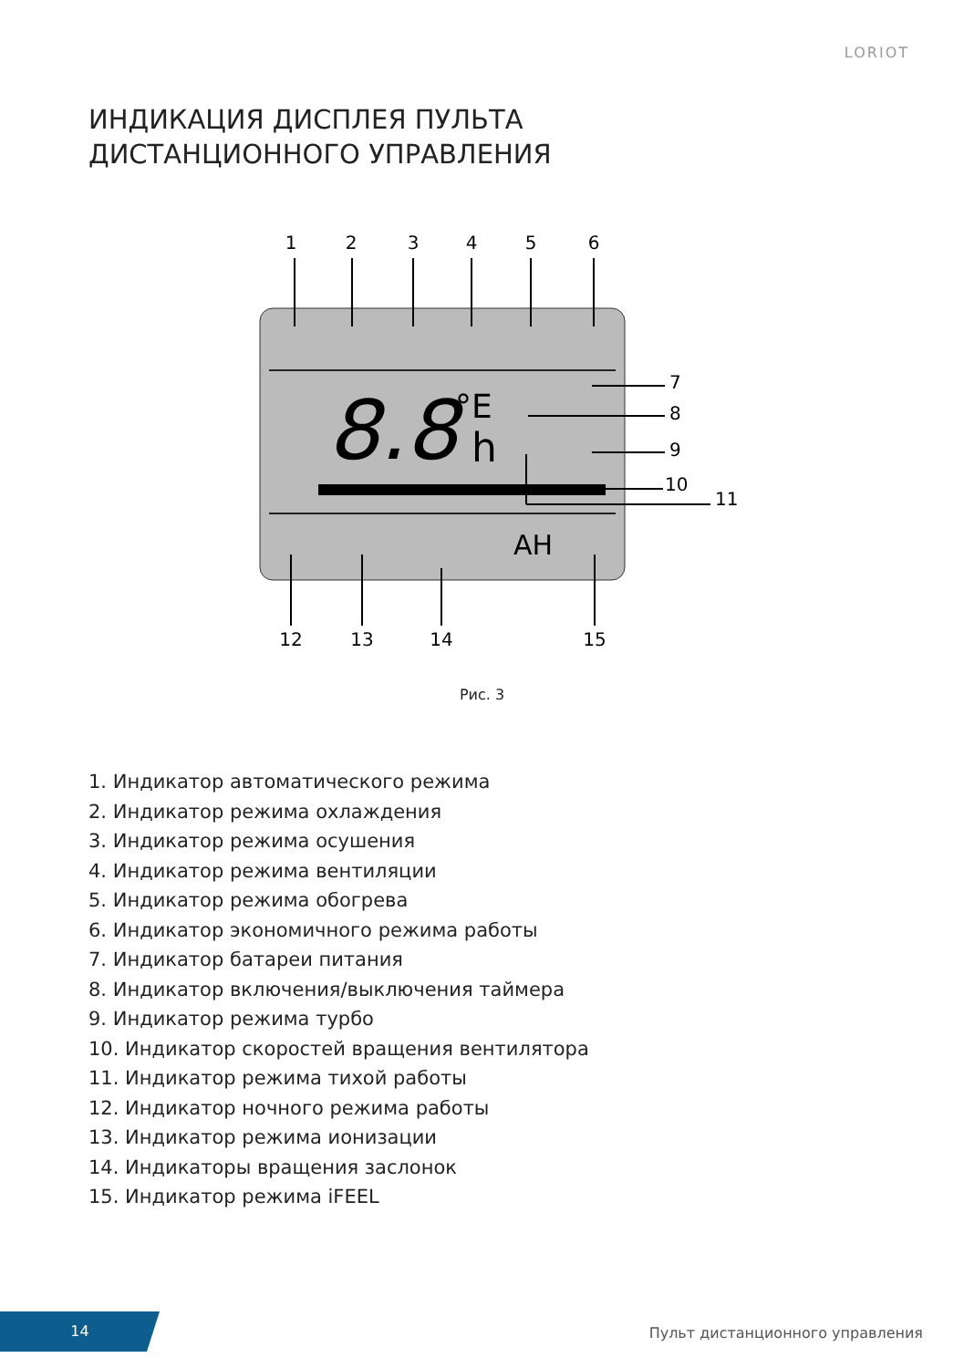LORIOT
ИНДИКАЦИЯ ДИСПЛЕЯ ПУЛЬТА
ДИСТАНЦИОННОГО УПРАВЛЕНИЯ
1
2
3
4
5
6
12
13
14
15
7
8
9
10
11
8.8
°E
h
AH
Рис. 3
1. Индикатор автоматического режима
2. Индикатор режима охлаждения
3. Индикатор режима осушения
4. Индикатор режима вентиляции
5. Индикатор режима обогрева
6. Индикатор экономичного режима работы
7. Индикатор батареи питания
8. Индикатор включения/выключения таймера
9. Индикатор режима турбо
10. Индикатор скоростей вращения вентилятора
11. Индикатор режима тихой работы
12. Индикатор ночного режима работы
13. Индикатор режима ионизации
14. Индикаторы вращения заслонок
15. Индикатор режима iFEEL
14
Пульт дистанционного управления